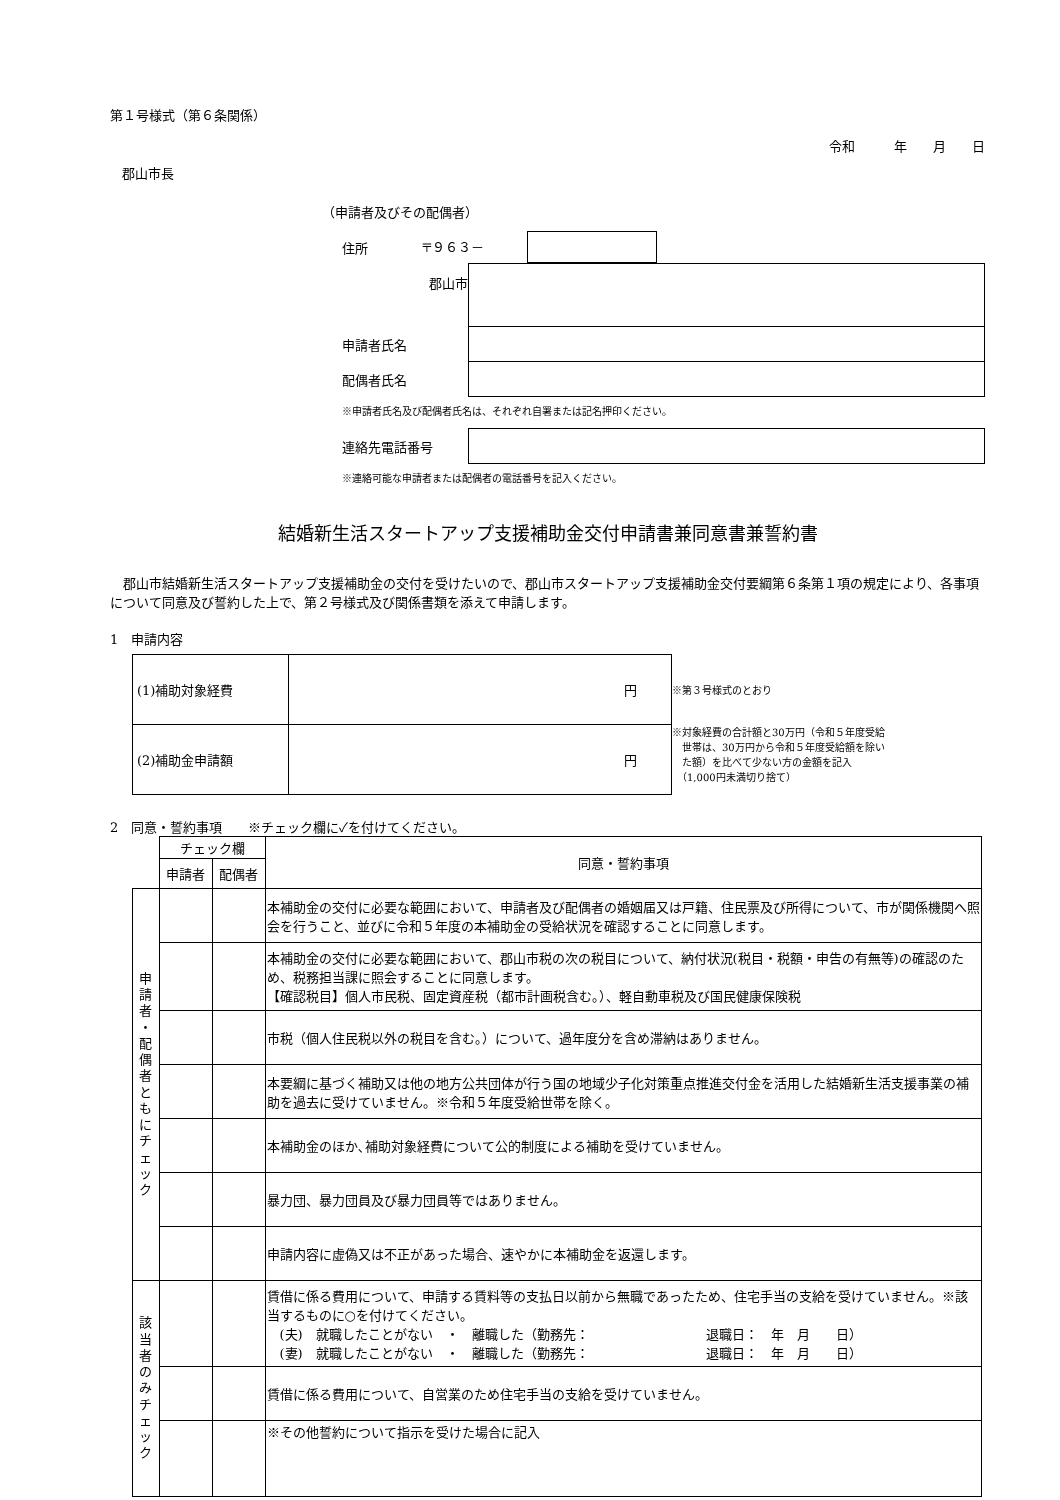第１号様式（第６条関係）
令和　　　年　　月　　日
郡山市長
（申請者及びその配偶者）
住所 〒９６３－
郡山市
申請者氏名
配偶者氏名
※申請者氏名及び配偶者氏名は、それぞれ自署または記名押印ください。
連絡先電話番号
※連絡可能な申請者または配偶者の電話番号を記入ください。
結婚新生活スタートアップ支援補助金交付申請書兼同意書兼誓約書
郡山市結婚新生活スタートアップ支援補助金の交付を受けたいので、郡山市スタートアップ支援補助金交付要綱第６条第１項の規定により、各事項について同意及び誓約した上で、第２号様式及び関係書類を添えて申請します。
1　申請内容
| (1)補助対象経費 | 円 |
| (2)補助金申請額 | 円 |
※第３号様式のとおり
※対象経費の合計額と30万円（令和５年度受給
　世帯は、30万円から令和５年度受給額を除い
　た額）を比べて少ない方の金額を記入
　（1,000円未満切り捨て）
2　同意・誓約事項　　※チェック欄に✓を付けてください。
| | チェック欄 | | 同意・誓約事項 |
| | 申請者 | 配偶者 | |
| 申 請 者 ・ 配 偶 者 と も に チ ェ ッ ク | | | 本補助金の交付に必要な範囲において、申請者及び配偶者の婚姻届又は戸籍、住民票及び所得について、市が関係機関へ照会を行うこと、並びに令和５年度の本補助金の受給状況を確認することに同意します。 |
| | | | 本補助金の交付に必要な範囲において、郡山市税の次の税目について、納付状況(税目・税額・申告の有無等)の確認のため、税務担当課に照会することに同意します。 【確認税目】個人市民税、固定資産税（都市計画税含む。）、軽自動車税及び国民健康保険税 |
| | | | 市税（個人住民税以外の税目を含む。）について、過年度分を含め滞納はありません。 |
| | | | 本要綱に基づく補助又は他の地方公共団体が行う国の地域少子化対策重点推進交付金を活用した結婚新生活支援事業の補助を過去に受けていません。※令和５年度受給世帯を除く。 |
| | | | 本補助金のほか､補助対象経費について公的制度による補助を受けていません。 |
| | | | 暴力団、暴力団員及び暴力団員等ではありません。 |
| | | | 申請内容に虚偽又は不正があった場合、速やかに本補助金を返還します。 |
| 該 当 者 の み チ ェ ッ ク | | | 賃借に係る費用について、申請する賃料等の支払日以前から無職であったため、住宅手当の支給を受けていません。※該当するものに○を付けてください。 (夫) 就職したことがない ・ 離職した（勤務先： 退職日： 年 月 日） (妻) 就職したことがない ・ 離職した（勤務先： 退職日： 年 月 日） |
| | | | 賃借に係る費用について、自営業のため住宅手当の支給を受けていません。 |
| | | | ※その他誓約について指示を受けた場合に記入 |